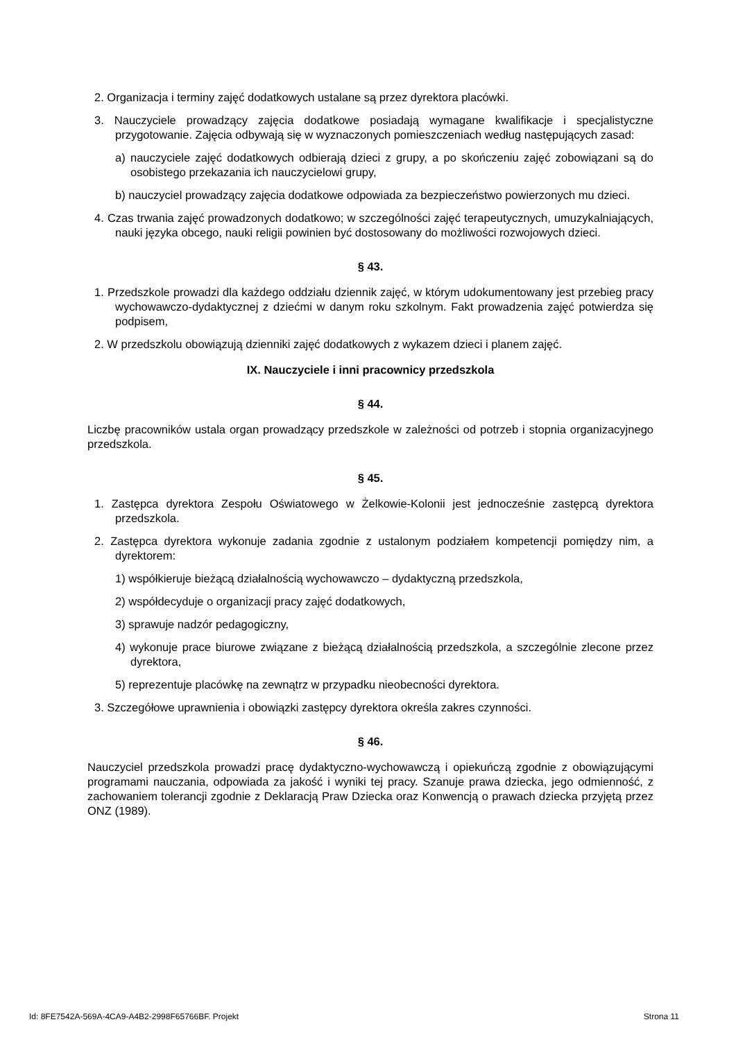2. Organizacja i terminy zajęć dodatkowych ustalane są przez dyrektora placówki.
3. Nauczyciele prowadzący zajęcia dodatkowe posiadają wymagane kwalifikacje i specjalistyczne przygotowanie. Zajęcia odbywają się w wyznaczonych pomieszczeniach według następujących zasad:
a) nauczyciele zajęć dodatkowych odbierają dzieci z grupy, a po skończeniu zajęć zobowiązani są do osobistego przekazania ich nauczycielowi grupy,
b) nauczyciel prowadzący zajęcia dodatkowe odpowiada za bezpieczeństwo powierzonych mu dzieci.
4. Czas trwania zajęć prowadzonych dodatkowo; w szczególności zajęć terapeutycznych, umuzykalniających, nauki języka obcego, nauki religii powinien być dostosowany do możliwości rozwojowych dzieci.
§ 43.
1. Przedszkole prowadzi dla każdego oddziału dziennik zajęć, w którym udokumentowany jest przebieg pracy wychowawczo-dydaktycznej z dziećmi w danym roku szkolnym. Fakt prowadzenia zajęć potwierdza się podpisem,
2. W przedszkolu obowiązują dzienniki zajęć dodatkowych z wykazem dzieci i planem zajęć.
IX. Nauczyciele i inni pracownicy przedszkola
§ 44.
Liczbę pracowników ustala organ prowadzący przedszkole w zależności od potrzeb i stopnia organizacyjnego przedszkola.
§ 45.
1. Zastępca dyrektora Zespołu Oświatowego w Żelkowie-Kolonii jest jednocześnie zastępcą dyrektora przedszkola.
2. Zastępca dyrektora wykonuje zadania zgodnie z ustalonym podziałem kompetencji pomiędzy nim, a dyrektorem:
1) współkieruje bieżącą działalnością wychowawczo – dydaktyczną przedszkola,
2) współdecyduje o organizacji pracy zajęć dodatkowych,
3) sprawuje nadzór pedagogiczny,
4) wykonuje prace biurowe związane z bieżącą działalnością przedszkola, a szczególnie zlecone przez dyrektora,
5) reprezentuje placówkę na zewnątrz w przypadku nieobecności dyrektora.
3. Szczegółowe uprawnienia i obowiązki zastępcy dyrektora określa zakres czynności.
§ 46.
Nauczyciel przedszkola prowadzi pracę dydaktyczno-wychowawczą i opiekuńczą zgodnie z obowiązującymi programami nauczania, odpowiada za jakość i wyniki tej pracy. Szanuje prawa dziecka, jego odmienność, z zachowaniem tolerancji zgodnie z Deklaracją Praw Dziecka oraz Konwencją o prawach dziecka przyjętą przez ONZ (1989).
Id: 8FE7542A-569A-4CA9-A4B2-2998F65766BF. Projekt Strona 11